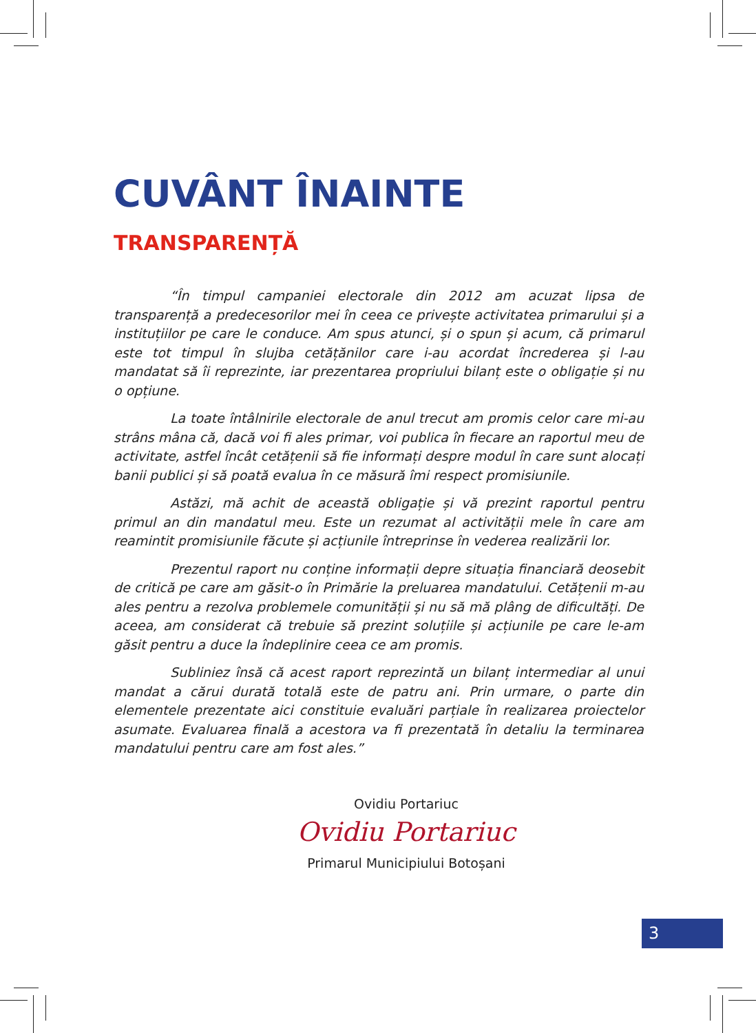CUVÂNT ÎNAINTE
TRANSPARENȚĂ
“În timpul campaniei electorale din 2012 am acuzat lipsa de transparență a predecesorilor mei în ceea ce privește activitatea primarului și a instituțiilor pe care le conduce. Am spus atunci, și o spun și acum, că primarul este tot timpul în slujba cetățănilor care i-au acordat încrederea și l-au mandatat să îi reprezinte, iar prezentarea propriului bilanț este o obligație și nu o opțiune.
La toate întâlnirile electorale de anul trecut am promis celor care mi-au strâns mâna că, dacă voi fi ales primar, voi publica în fiecare an raportul meu de activitate, astfel încât cetățenii să fie informați despre modul în care sunt alocați banii publici și să poată evalua în ce măsură îmi respect promisiunile.
Astăzi, mă achit de această obligație și vă prezint raportul pentru primul an din mandatul meu. Este un rezumat al activității mele în care am reamintit promisiunile făcute și acțiunile întreprinse în vederea realizării lor.
Prezentul raport nu conține informații depre situația financiară deosebit de critică pe care am găsit-o în Primărie la preluarea mandatului. Cetățenii m-au ales pentru a rezolva problemele comunității și nu să mă plâng de dificultăți. De aceea, am considerat că trebuie să prezint soluțiile și acțiunile pe care le-am găsit pentru a duce la îndeplinire ceea ce am promis.
Subliniez însă că acest raport reprezintă un bilanț intermediar al unui mandat a cărui durată totală este de patru ani. Prin urmare, o parte din elementele prezentate aici constituie evaluări parțiale în realizarea proiectelor asumate. Evaluarea finală a acestora va fi prezentată în detaliu la terminarea mandatului pentru care am fost ales.”
Ovidiu Portariuc
Ovidiu Portariuc
Primarul Municipiului Botoșani
3